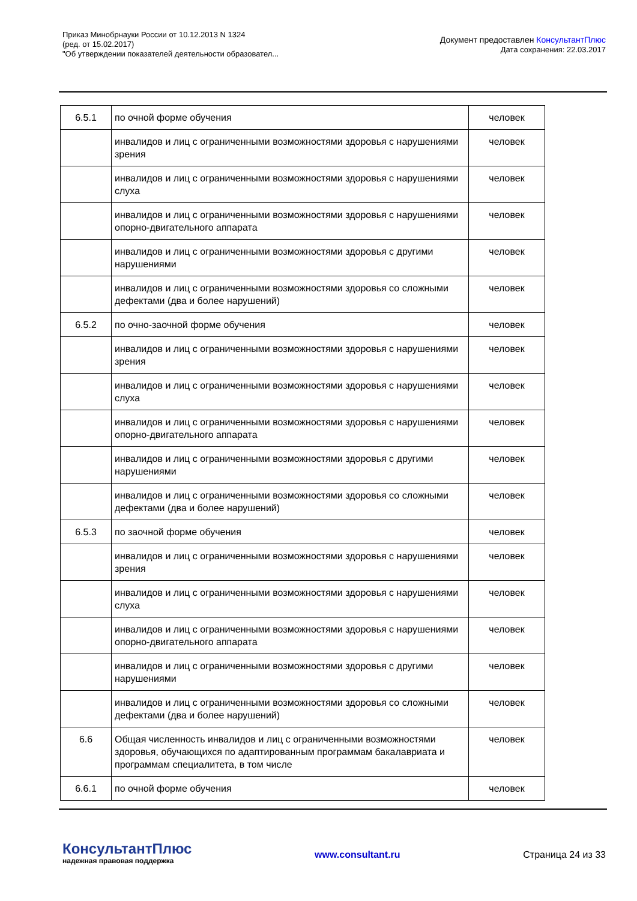Приказ Минобрнауки России от 10.12.2013 N 1324
(ред. от 15.02.2017)
"Об утверждении показателей деятельности образовател...
Документ предоставлен КонсультантПлюс
Дата сохранения: 22.03.2017
| 6.5.1 | по очной форме обучения | человек |
| | инвалидов и лиц с ограниченными возможностями здоровья с нарушениями зрения | человек |
| | инвалидов и лиц с ограниченными возможностями здоровья с нарушениями слуха | человек |
| | инвалидов и лиц с ограниченными возможностями здоровья с нарушениями опорно-двигательного аппарата | человек |
| | инвалидов и лиц с ограниченными возможностями здоровья с другими нарушениями | человек |
| | инвалидов и лиц с ограниченными возможностями здоровья со сложными дефектами (два и более нарушений) | человек |
| 6.5.2 | по очно-заочной форме обучения | человек |
| | инвалидов и лиц с ограниченными возможностями здоровья с нарушениями зрения | человек |
| | инвалидов и лиц с ограниченными возможностями здоровья с нарушениями слуха | человек |
| | инвалидов и лиц с ограниченными возможностями здоровья с нарушениями опорно-двигательного аппарата | человек |
| | инвалидов и лиц с ограниченными возможностями здоровья с другими нарушениями | человек |
| | инвалидов и лиц с ограниченными возможностями здоровья со сложными дефектами (два и более нарушений) | человек |
| 6.5.3 | по заочной форме обучения | человек |
| | инвалидов и лиц с ограниченными возможностями здоровья с нарушениями зрения | человек |
| | инвалидов и лиц с ограниченными возможностями здоровья с нарушениями слуха | человек |
| | инвалидов и лиц с ограниченными возможностями здоровья с нарушениями опорно-двигательного аппарата | человек |
| | инвалидов и лиц с ограниченными возможностями здоровья с другими нарушениями | человек |
| | инвалидов и лиц с ограниченными возможностями здоровья со сложными дефектами (два и более нарушений) | человек |
| 6.6 | Общая численность инвалидов и лиц с ограниченными возможностями здоровья, обучающихся по адаптированным программам бакалавриата и программам специалитета, в том числе | человек |
| 6.6.1 | по очной форме обучения | человек |
КонсультантПлюс
надежная правовая поддержка
www.consultant.ru Страница 24 из 33